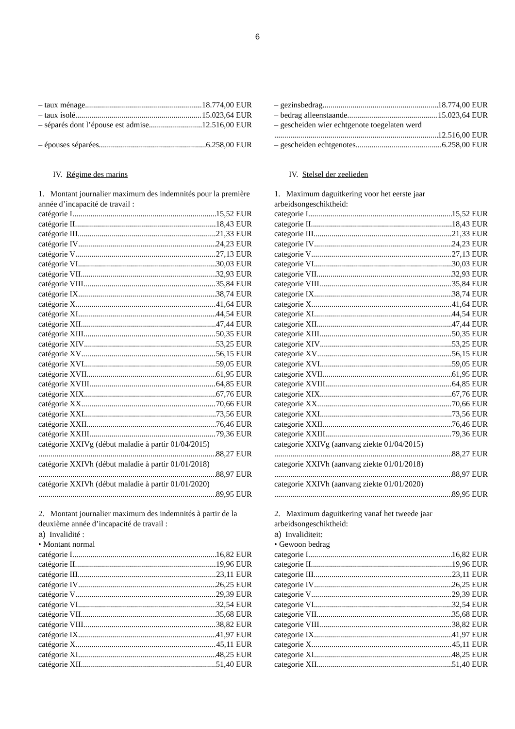6
– taux ménage 18.774,00 EUR
– taux isolé 15.023,64 EUR
– séparés dont l’épouse est admise 12.516,00 EUR
– épouses séparées. 6.258,00 EUR
IV. Régime des marins
1. Montant journalier maximum des indemnités pour la première année d’incapacité de travail :
catégorie I 15,52 EUR
catégorie II 18,43 EUR
catégorie III 21,33 EUR
catégorie IV 24,23 EUR
catégorie V 27,13 EUR
catégorie VI 30,03 EUR
catégorie VII 32,93 EUR
catégorie VIII 35,84 EUR
catégorie IX 38,74 EUR
catégorie X 41,64 EUR
catégorie XI 44,54 EUR
catégorie XII 47,44 EUR
catégorie XIII 50,35 EUR
catégorie XIV 53,25 EUR
catégorie XV 56,15 EUR
catégorie XVI 59,05 EUR
catégorie XVII 61,95 EUR
catégorie XVIII 64,85 EUR
catégorie XIX 67,76 EUR
catégorie XX 70,66 EUR
catégorie XXI 73,56 EUR
catégorie XXII 76,46 EUR
catégorie XXIII 79,36 EUR
catégorie XXIVg (début maladie à partir 01/04/2015)
88,27 EUR
catégorie XXIVh (début maladie à partir 01/01/2018)
88,97 EUR
catégorie XXIVh (début maladie à partir 01/01/2020)
89,95 EUR
2. Montant journalier maximum des indemnités à partir de la deuxième année d’incapacité de travail :
a) Invalidité :
• Montant normal
catégorie I 16,82 EUR
catégorie II 19,96 EUR
catégorie III 23,11 EUR
catégorie IV 26,25 EUR
catégorie V 29,39 EUR
catégorie VI 32,54 EUR
catégorie VII 35,68 EUR
catégorie VIII 38,82 EUR
catégorie IX 41,97 EUR
catégorie X 45,11 EUR
catégorie XI 48,25 EUR
catégorie XII 51,40 EUR
– gezinsbedrag 18.774,00 EUR
– bedrag alleenstaande 15.023,64 EUR
– gescheiden wier echtgenote toegelaten werd
12.516,00 EUR
– gescheiden echtgenotes 6.258,00 EUR
IV. Stelsel der zeelieden
1. Maximum daguitkering voor het eerste jaar arbeidsongeschiktheid:
categorie I 15,52 EUR
categorie II 18,43 EUR
categorie III 21,33 EUR
categorie IV 24,23 EUR
categorie V 27,13 EUR
categorie VI 30,03 EUR
categorie VII 32,93 EUR
categorie VIII 35,84 EUR
categorie IX 38,74 EUR
categorie X 41,64 EUR
categorie XI 44,54 EUR
categorie XII 47,44 EUR
categorie XIII 50,35 EUR
categorie XIV 53,25 EUR
categorie XV 56,15 EUR
categorie XVI 59,05 EUR
categorie XVII 61,95 EUR
categorie XVIII 64,85 EUR
categorie XIX 67,76 EUR
categorie XX 70,66 EUR
categorie XXI 73,56 EUR
categorie XXII 76,46 EUR
categorie XXIII 79,36 EUR
categorie XXIVg (aanvang ziekte 01/04/2015)
88,27 EUR
categorie XXIVh (aanvang ziekte 01/01/2018)
88,97 EUR
categorie XXIVh (aanvang ziekte 01/01/2020)
89,95 EUR
2. Maximum daguitkering vanaf het tweede jaar arbeidsongeschiktheid:
a) Invaliditeit:
• Gewoon bedrag
categorie I 16,82 EUR
categorie II 19,96 EUR
categorie III 23,11 EUR
categorie IV 26,25 EUR
categorie V 29,39 EUR
categorie VI 32,54 EUR
categorie VII 35,68 EUR
categorie VIII 38,82 EUR
categorie IX 41,97 EUR
categorie X 45,11 EUR
categorie XI 48,25 EUR
categorie XII 51,40 EUR